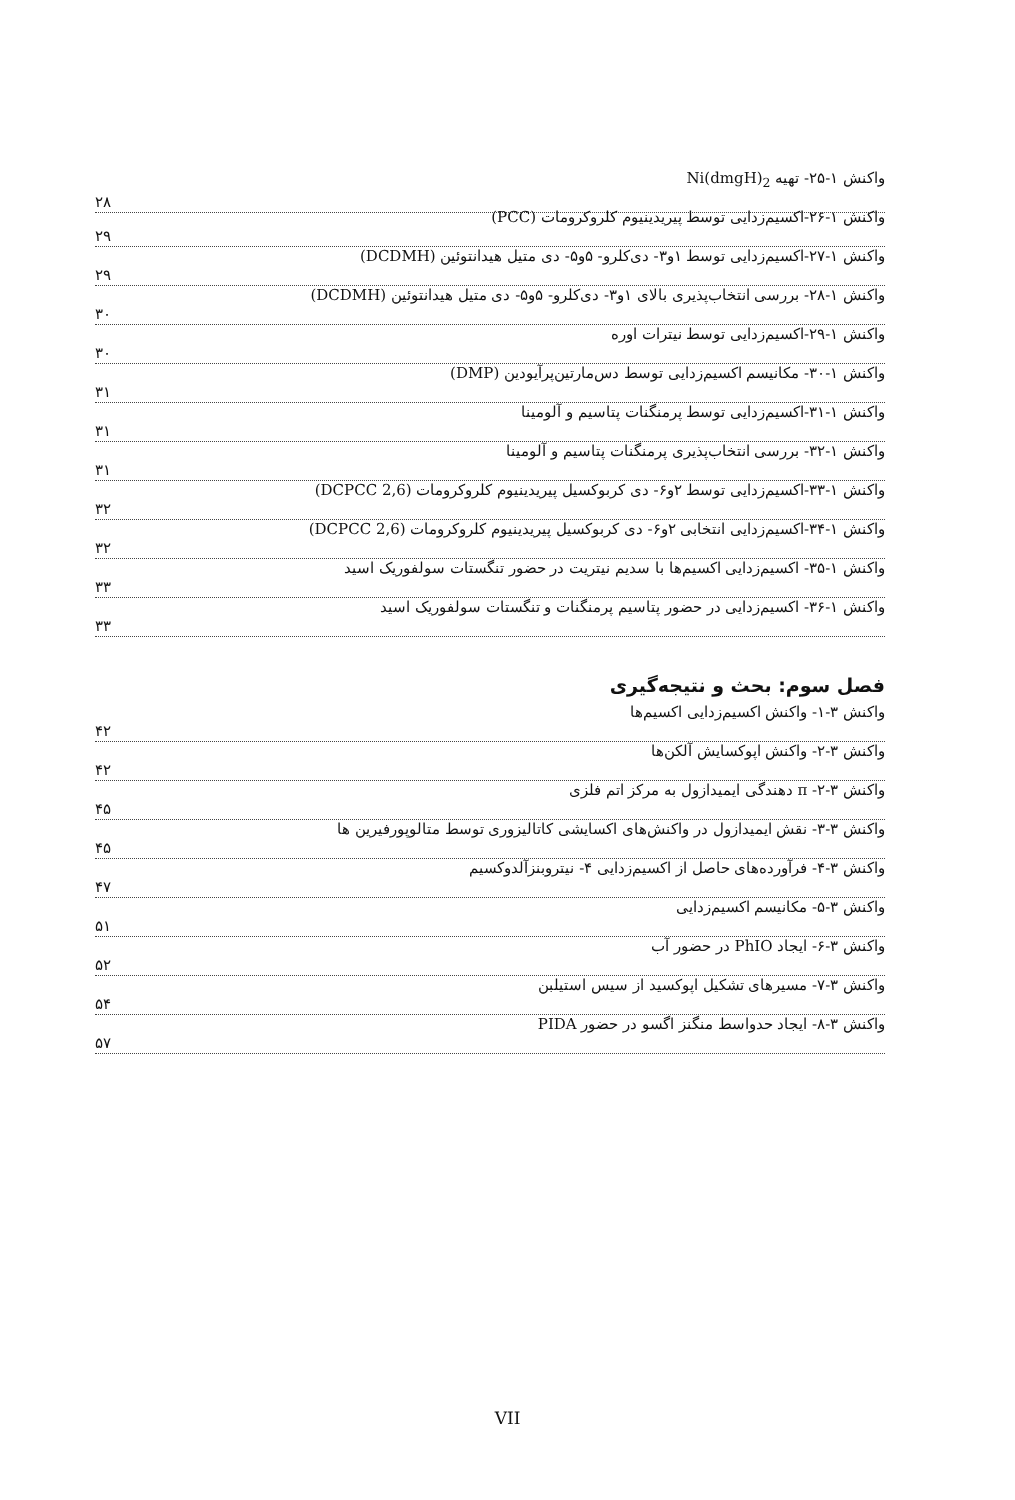واکنش ۱-۲۵- تهیه Ni(dmgH)<sub>2</sub>
۲۸
واکنش ۱-۲۶-اکسیم‌زدایی توسط پیریدینیوم کلروکرومات (PCC)
۲۹
واکنش ۱-۲۷-اکسیم‌زدایی توسط ۱و۳- دی‌کلرو- ۵و۵- دی متیل هیدانتوئین (DCDMH)
۲۹
واکنش ۱-۲۸- بررسی انتخاب‌پذیری بالای ۱و۳- دی‌کلرو- ۵و۵- دی متیل هیدانتوئین (DCDMH)
۳۰
واکنش ۱-۲۹-اکسیم‌زدایی توسط نیترات اوره
۳۰
واکنش ۱-۳۰- مکانیسم اکسیم‌زدایی توسط دس‌مارتین‌پرآیودین (DMP)
۳۱
واکنش ۱-۳۱-اکسیم‌زدایی توسط پرمنگنات پتاسیم و آلومینا
۳۱
واکنش ۱-۳۲- بررسی انتخاب‌پذیری پرمنگنات پتاسیم و آلومینا
۳۱
واکنش ۱-۳۳-اکسیم‌زدایی توسط ۲و۶- دی کربوکسیل پیریدینیوم کلروکرومات (2,6 DCPCC)
۳۲
واکنش ۱-۳۴-اکسیم‌زدایی انتخابی ۲و۶- دی کربوکسیل پیریدینیوم کلروکرومات (2,6 DCPCC)
۳۲
واکنش ۱-۳۵- اکسیم‌زدایی اکسیم‌ها با سدیم نیتریت در حضور تنگستات سولفوریک اسید
۳۳
واکنش ۱-۳۶- اکسیم‌زدایی در حضور پتاسیم پرمنگنات و تنگستات سولفوریک اسید
۳۳
فصل سوم: بحث و نتیجه‌گیری
واکنش ۳-۱- واکنش اکسیم‌زدایی اکسیم‌ها
۴۲
واکنش ۳-۲- واکنش اپوکسایش آلکن‌ها
۴۲
واکنش ۳-۲- π دهندگی ایمیدازول به مرکز اتم فلزی
۴۵
واکنش ۳-۳- نقش ایمیدازول در واکنش‌های اکسایشی کاتالیزوری توسط متالوپورفیرین ها
۴۵
واکنش ۳-۴- فرآورده‌های حاصل از اکسیم‌زدایی ۴- نیتروبنزآلدوکسیم
۴۷
واکنش ۳-۵- مکانیسم اکسیم‌زدایی
۵۱
واکنش ۳-۶- ایجاد PhIO در حضور آب
۵۲
واکنش ۳-۷- مسیرهای تشکیل اپوکسید از سیس استیلبن
۵۴
واکنش ۳-۸- ایجاد حدواسط منگنز اگسو در حضور PIDA
۵۷
VII